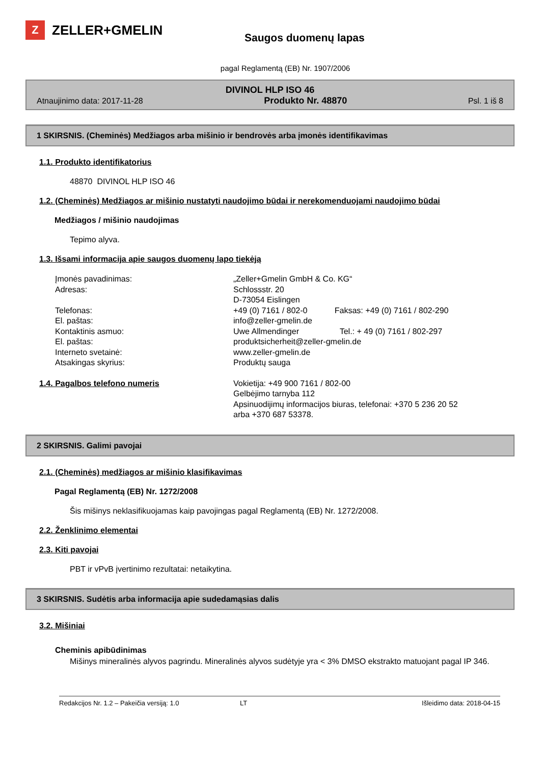Z ZELLER+GMELIN
Saugos duomenų lapas
pagal Reglamentą (EB) Nr. 1907/2006
DIVINOL HLP ISO 46
Atnaujinimo data: 2017-11-28 Produkto Nr. 48870 Psl. 1 iš 8
1 SKIRSNIS. (Cheminės) Medžiagos arba mišinio ir bendrovės arba įmonės identifikavimas
1.1. Produkto identifikatorius
48870 DIVINOL HLP ISO 46
1.2. (Cheminės) Medžiagos ar mišinio nustatyti naudojimo būdai ir nerekomenduojami naudojimo būdai
Medžiagos / mišinio naudojimas
Tepimo alyva.
1.3. Išsami informacija apie saugos duomenų lapo tiekėją
Įmonės pavadinimas:
„Zeller+Gmelin GmbH & Co. KG“
Adresas:
Schlossstr. 20
D-73054 Eislingen
Telefonas:
+49 (0) 7161 / 802-0 Faksas: +49 (0) 7161 / 802-290
El. paštas:
info@zeller-gmelin.de
Kontaktinis asmuo:
Uwe Allmendinger Tel.: + 49 (0) 7161 / 802-297
El. paštas:
produktsicherheit@zeller-gmelin.de
Interneto svetainė:
www.zeller-gmelin.de
Atsakingas skyrius:
Produktų sauga
1.4. Pagalbos telefono numeris
Vokietija: +49 900 7161 / 802-00
Gelbėjimo tarnyba 112
Apsinuodijimų informacijos biuras, telefonai: +370 5 236 20 52
arba +370 687 53378.
2 SKIRSNIS. Galimi pavojai
2.1. (Cheminės) medžiagos ar mišinio klasifikavimas
Pagal Reglamentą (EB) Nr. 1272/2008
Šis mišinys neklasifikuojamas kaip pavojingas pagal Reglamentą (EB) Nr. 1272/2008.
2.2. Ženklinimo elementai
2.3. Kiti pavojai
PBT ir vPvB įvertinimo rezultatai: netaikytina.
3 SKIRSNIS. Sudėtis arba informacija apie sudedamąsias dalis
3.2. Mišiniai
Cheminis apibūdinimas
Mišinys mineralinės alyvos pagrindu. Mineralinės alyvos sudėtyje yra < 3% DMSO ekstrakto matuojant pagal IP 346.
Redakcijos Nr. 1.2 – Pakeičia versiją: 1.0 LT Išleidimo data: 2018-04-15